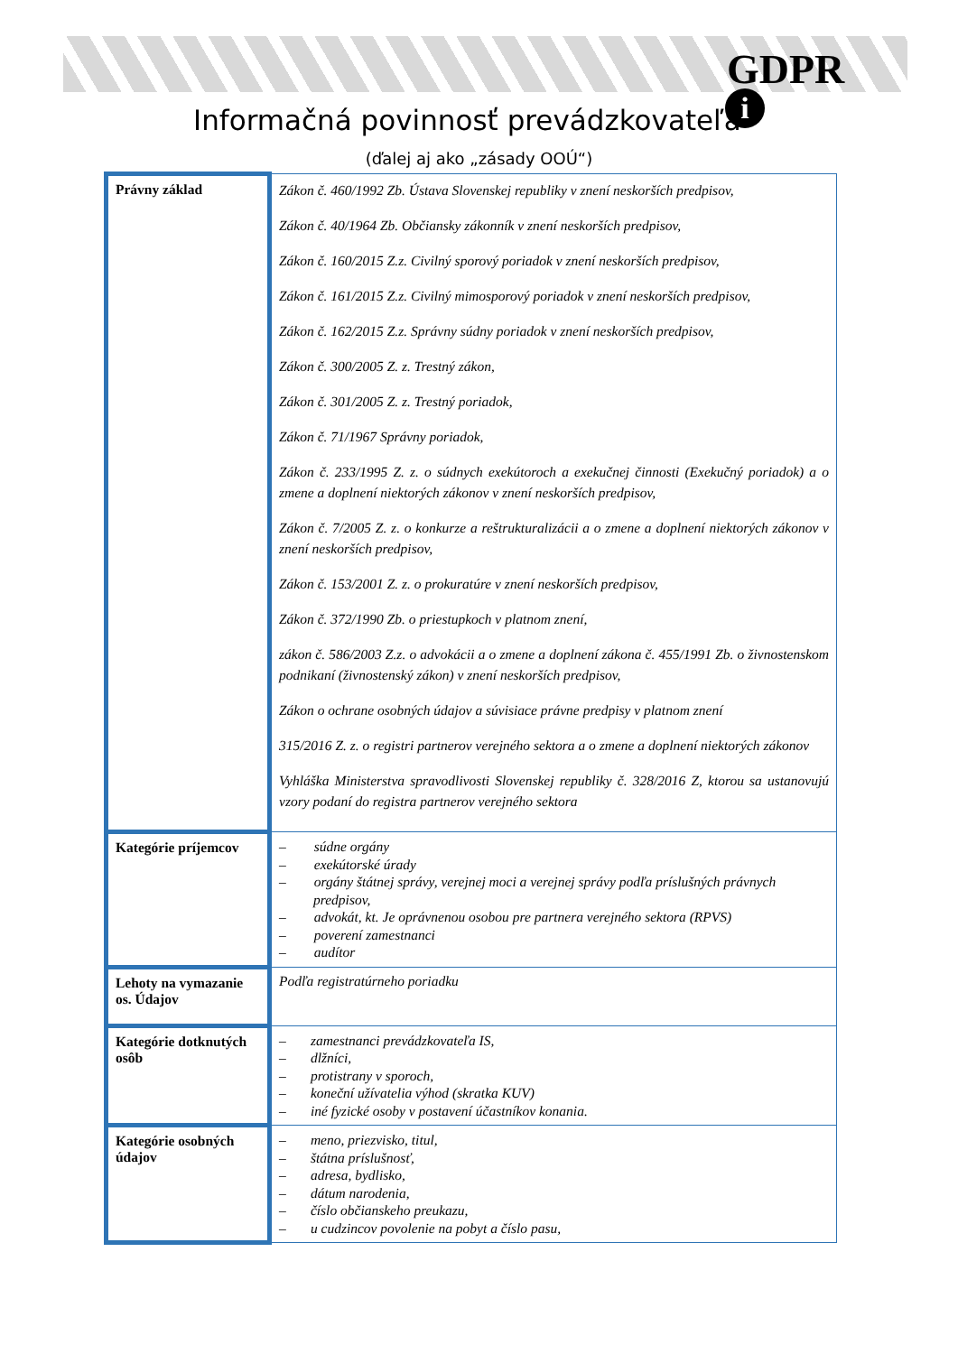GDPR
i
Informačná povinnosť prevádzkovateľa
(ďalej aj ako „zásady OOÚ“)
| Právny základ | Zákon č. 460/1992 Zb. Ústava Slovenskej republiky v znení neskorších predpisov, Zákon č. 40/1964 Zb. Občiansky zákonník v znení neskorších predpisov, Zákon č. 160/2015 Z.z. Civilný sporový poriadok v znení neskorších predpisov, Zákon č. 161/2015 Z.z. Civilný mimosporový poriadok v znení neskorších predpisov, Zákon č. 162/2015 Z.z. Správny súdny poriadok v znení neskorších predpisov, Zákon č. 300/2005 Z. z. Trestný zákon, Zákon č. 301/2005 Z. z. Trestný poriadok, Zákon č. 71/1967 Správny poriadok, Zákon č. 233/1995 Z. z. o súdnych exekútoroch a exekučnej činnosti (Exekučný poriadok) a o zmene a doplnení niektorých zákonov v znení neskorších predpisov, Zákon č. 7/2005 Z. z. o konkurze a reštrukturalizácii a o zmene a doplnení niektorých zákonov v znení neskorších predpisov, Zákon č. 153/2001 Z. z. o prokuratúre v znení neskorších predpisov, Zákon č. 372/1990 Zb. o priestupkoch v platnom znení, zákon č. 586/2003 Z.z. o advokácii a o zmene a doplnení zákona č. 455/1991 Zb. o živnostenskom podnikaní (živnostenský zákon) v znení neskorších predpisov, Zákon o ochrane osobných údajov a súvisiace právne predpisy v platnom znení 315/2016 Z. z. o registri partnerov verejného sektora a o zmene a doplnení niektorých zákonov Vyhláška Ministerstva spravodlivosti Slovenskej republiky č. 328/2016 Z, ktorou sa ustanovujú vzory podaní do registra partnerov verejného sektora |
| Kategórie príjemcov | – súdne orgány – exekútorské úrady – orgány štátnej správy, verejnej moci a verejnej správy podľa príslušných právnych predpisov, – advokát, kt. Je oprávnenou osobou pre partnera verejného sektora (RPVS) – poverení zamestnanci – audítor |
| Lehoty na vymazanie os. Údajov | Podľa registratúrneho poriadku |
| Kategórie dotknutých osôb | – zamestnanci prevádzkovateľa IS, – dlžníci, – protistrany v sporoch, – koneční užívatelia výhod (skratka KUV) – iné fyzické osoby v postavení účastníkov konania. |
| Kategórie osobných údajov | – meno, priezvisko, titul, – štátna príslušnosť, – adresa, bydlisko, – dátum narodenia, – číslo občianskeho preukazu, – u cudzincov povolenie na pobyt a číslo pasu, |